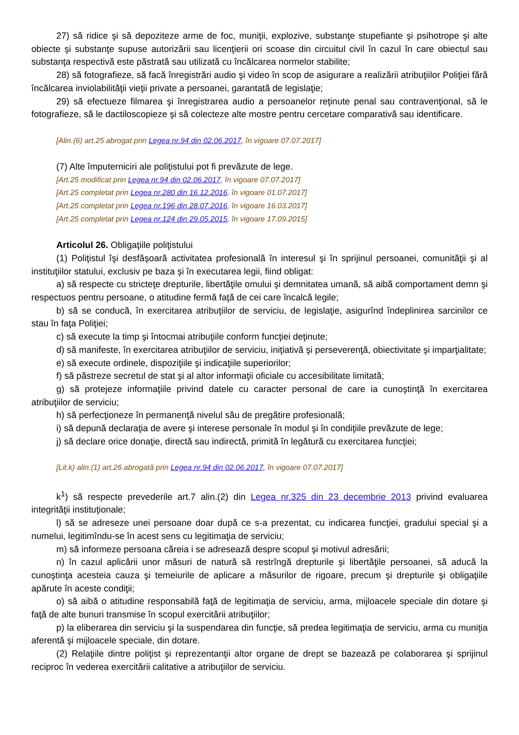27) să ridice şi să depoziteze arme de foc, muniţii, explozive, substanţe stupefiante şi psihotrope şi alte obiecte şi substanţe supuse autorizării sau licenţierii ori scoase din circuitul civil în cazul în care obiectul sau substanţa respectivă este păstrată sau utilizată cu încălcarea normelor stabilite;
28) să fotografieze, să facă înregistrări audio şi video în scop de asigurare a realizării atribuţiilor Poliţiei fără încălcarea inviolabilităţii vieţii private a persoanei, garantată de legislaţie;
29) să efectueze filmarea şi înregistrarea audio a persoanelor reţinute penal sau contravenţional, să le fotografieze, să le dactiloscopieze şi să colecteze alte mostre pentru cercetare comparativă sau identificare.
[Alin.(6) art.25 abrogat prin Legea nr.94 din 02.06.2017, în vigoare 07.07.2017]
(7) Alte împuterniciri ale poliţistului pot fi prevăzute de lege.
[Art.25 modificat prin Legea nr.94 din 02.06.2017, în vigoare 07.07.2017]
[Art.25 completat prin Legea nr.280 din 16.12.2016, în vigoare 01.07.2017]
[Art.25 completat prin Legea nr.196 din 28.07.2016, în vigoare 16.03.2017]
[Art.25 completat prin Legea nr.124 din 29.05.2015, în vigoare 17.09.2015]
Articolul 26. Obligaţiile poliţistului
(1) Poliţistul îşi desfăşoară activitatea profesională în interesul şi în sprijinul persoanei, comunităţii şi al instituţiilor statului, exclusiv pe baza şi în executarea legii, fiind obligat:
a) să respecte cu stricteţe drepturile, libertăţile omului şi demnitatea umană, să aibă comportament demn şi respectuos pentru persoane, o atitudine fermă faţă de cei care încalcă legile;
b) să se conducă, în exercitarea atribuţiilor de serviciu, de legislaţie, asigurînd îndeplinirea sarcinilor ce stau în faţa Poliţiei;
c) să execute la timp şi întocmai atribuţiile conform funcţiei deţinute;
d) să manifeste, în exercitarea atribuţiilor de serviciu, iniţiativă şi perseverenţă, obiectivitate şi imparţialitate;
e) să execute ordinele, dispoziţiile şi indicaţiile superiorilor;
f) să păstreze secretul de stat şi al altor informaţii oficiale cu accesibilitate limitată;
g) să protejeze informaţiile privind datele cu caracter personal de care ia cunoştinţă în exercitarea atribuţiilor de serviciu;
h) să perfecţioneze în permanenţă nivelul său de pregătire profesională;
i) să depună declaraţia de avere şi interese personale în modul şi în condiţiile prevăzute de lege;
j) să declare orice donaţie, directă sau indirectă, primită în legătură cu exercitarea funcţiei;
[Lit.k) alin.(1) art.26 abrogată prin Legea nr.94 din 02.06.2017, în vigoare 07.07.2017]
k<sup>1</sup>) să respecte prevederile art.7 alin.(2) din Legea nr.325 din 23 decembrie 2013 privind evaluarea integrităţii instituţionale;
l) să se adreseze unei persoane doar după ce s-a prezentat, cu indicarea funcţiei, gradului special şi a numelui, legitimîndu-se în acest sens cu legitimaţia de serviciu;
m) să informeze persoana căreia i se adresează despre scopul şi motivul adresării;
n) în cazul aplicării unor măsuri de natură să restrîngă drepturile şi libertăţile persoanei, să aducă la cunoştinţa acesteia cauza şi temeiurile de aplicare a măsurilor de rigoare, precum şi drepturile şi obligaţiile apărute în aceste condiţii;
o) să aibă o atitudine responsabilă faţă de legitimaţia de serviciu, arma, mijloacele speciale din dotare şi faţă de alte bunuri transmise în scopul exercitării atribuţiilor;
p) la eliberarea din serviciu şi la suspendarea din funcţie, să predea legitimaţia de serviciu, arma cu muniţia aferentă şi mijloacele speciale, din dotare.
(2) Relaţiile dintre poliţist şi reprezentanţii altor organe de drept se bazează pe colaborarea şi sprijinul reciproc în vederea exercitării calitative a atribuţiilor de serviciu.